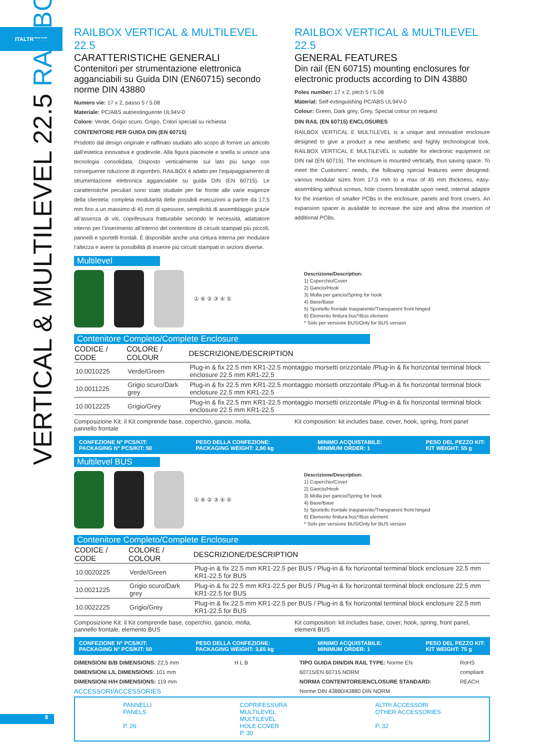ITALTRONIC
VERTICAL & MULTILEVEL 22.5 RAILBOX
RAILBOX VERTICAL & MULTILEVEL 22.5
CARATTERISTICHE GENERALI
Contenitori per strumentazione elettronica agganciabili su Guida DIN (EN60715) secondo norme DIN 43880
Numero vie: 17 x 2, passo 5 / 5.08
Materiale: PC/ABS autoestinguente UL94V-0
Colore: Verde, Grigio scuro, Grigio, Colori speciali su richiesta
CONTENITORE PER GUIDA DIN (EN 60715)
Prodotto dal design originale e raffinato studiato allo scopo di fornire un articolo dall’estetica innovativa e gradevole. Alla figura piacevole e snella si unisce una tecnologia consolidata. Disposto verticalmente sul lato più lungo con conseguente riduzione di ingombro, RAILBOX è adatto per l’equipaggiamento di strumentazione elettronica agganciabile su guida DIN (EN 60715). Le caratteristiche peculiari sono state studiate per far fronte alle varie esigenze della clientela: completa modularità delle possibili esecuzioni a partire da 17,5 mm fino a un massimo di 45 mm di spessore, semplicità di assemblaggio grazie all’assenza di viti, coprifessura fratturabile secondo le necessità, adattatore interno per l’inserimento all’interno del contenitore di circuiti stampati più piccoli, pannelli e sportelli frontali. È disponibile anche una cintura interna per modulare l’altezza e avere la possibilità di inserire più circuiti stampati in sezioni diverse.
RAILBOX VERTICAL & MULTILEVEL 22.5
GENERAL FEATURES
Din rail (EN 60715) mounting enclosures for electronic products according to DIN 43880
Poles number: 17 x 2, pitch 5 / 5.08
Material: Self-extinguishing PC/ABS UL94V-0
Colour: Green, Dark grey, Grey, Special colour on request
DIN RAIL (EN 60715) ENCLOSURES
RAILBOX VERTICAL E MULTILEVEL is a unique and innovative enclosure designed to give a product a new aesthetic and highly technological look. RAILBOX VERTICAL E MULTILEVEL is suitable for electronic equipment on DIN rail (EN 60715). The enclosure is mounted vertically, thus saving space. To meet the Customers’ needs, the following special features were designed: various modular sizes from 17,5 mm to a max of 45 mm thickness, easy-assembling without screws, hole covers breakable upon need, internal adaptor for the insertion of smaller PCBs in the enclosure, panels and front covers. An expansion spacer is available to increase the size and allow the insertion of additional PCBs.
Multilevel
① ⑥ ② ③ ④ ⑤
Descrizione/Description:
1) Coperchio/Cover
2) Gancio/Hook
3) Molla per gancio/Spring for hook
4) Base/Base
5) Sportello frontale trasparente/Transparent front hinged
6) Elemento finitura bus*/Bus element
* Solo per versione BUS/Only for BUS version
Contenitore Completo/Complete Enclosure
| CODICE / CODE | COLORE / COLOUR | DESCRIZIONE/DESCRIPTION |
| --- | --- | --- |
| 10.0010225 | Verde/Green | Plug-in & fix 22.5 mm KR1-22.5 montaggio morsetti orizzontale /Plug-in & fix horizontal terminal block enclosure 22.5 mm KR1-22.5 |
| 10.0011225 | Grigio scuro/Dark grey | Plug-in & fix 22.5 mm KR1-22.5 montaggio morsetti orizzontale /Plug-in & fix horizontal terminal block enclosure 22.5 mm KR1-22.5 |
| 10.0012225 | Grigio/Grey | Plug-in & fix 22.5 mm KR1-22.5 montaggio morsetti orizzontale /Plug-in & fix horizontal terminal block enclosure 22.5 mm KR1-22.5 |
Composizione Kit: il Kit comprende base, coperchio, gancio, molla, pannello frontale
Kit composition: kit includes base, cover, hook, spring, front panel
CONFEZIONE N° PCS/KIT:
PACKAGING N° PCS/KIT: 50 PESO DELLA CONFEZIONE:
PACKAGING WEIGHT: 2,90 kg MINIMO ACQUISTABILE:
MINIMUM ORDER: 1 PESO DEL PEZZO KIT:
KIT WEIGHT: 55 g
Multilevel BUS
① ⑥ ② ③ ④ ⑤
Descrizione/Description:
1) Coperchio/Cover
2) Gancio/Hook
3) Molla per gancio/Spring for hook
4) Base/Base
5) Sportello frontale trasparente/Transparent front hinged
6) Elemento finitura bus*/Bus element
* Solo per versione BUS/Only for BUS version
Contenitore Completo/Complete Enclosure
| CODICE / CODE | COLORE / COLOUR | DESCRIZIONE/DESCRIPTION |
| --- | --- | --- |
| 10.0020225 | Verde/Green | Plug-in & fix 22.5 mm KR1-22.5 per BUS / Plug-in & fix horizontal terminal block enclosure 22.5 mm KR1-22.5 for BUS |
| 10.0021225 | Grigio scuro/Dark grey | Plug-in & fix 22.5 mm KR1-22.5 per BUS / Plug-in & fix horizontal terminal block enclosure 22.5 mm KR1-22.5 for BUS |
| 10.0022225 | Grigio/Grey | Plug-in & fix 22.5 mm KR1-22.5 per BUS / Plug-in & fix horizontal terminal block enclosure 22.5 mm KR1-22.5 for BUS |
Composizione Kit: il Kit comprende base, coperchio, gancio, molla, pannello frontale, elemento BUS
Kit composition: kit includes base, cover, hook, spring, front panel, element BUS
CONFEZIONE N° PCS/KIT:
PACKAGING N° PCS/KIT: 50 PESO DELLA CONFEZIONE:
PACKAGING WEIGHT: 3,65 kg MINIMO ACQUISTABILE:
MINIMUM ORDER: 1 PESO DEL PEZZO KIT:
KIT WEIGHT: 75 g
DIMENSIONI B/B DIMENSIONS: 22,5 mm
DIMENSIONI L/L DIMENSIONS: 101 mm
DIMENSIONI H/H DIMENSIONS: 119 mm
ACCESSORI/ACCESSORIES
H L B TIPO GUIDA DIN/DIN RAIL TYPE: Norme EN 60715/EN 60715 NORM
NORMA CONTENITORE/ENCLOSURE STANDARD: Norme DIN 43880/43880 DIN NORM
RoHS compliant
REACH
PANNELLI
PANELS
P. 26
COPRIFESSURA
MULTILEVEL
MULTILEVEL
HOLE COVER
P. 30
ALTRI ACCESSORI
OTHER ACCESSORIES
P. 32
8